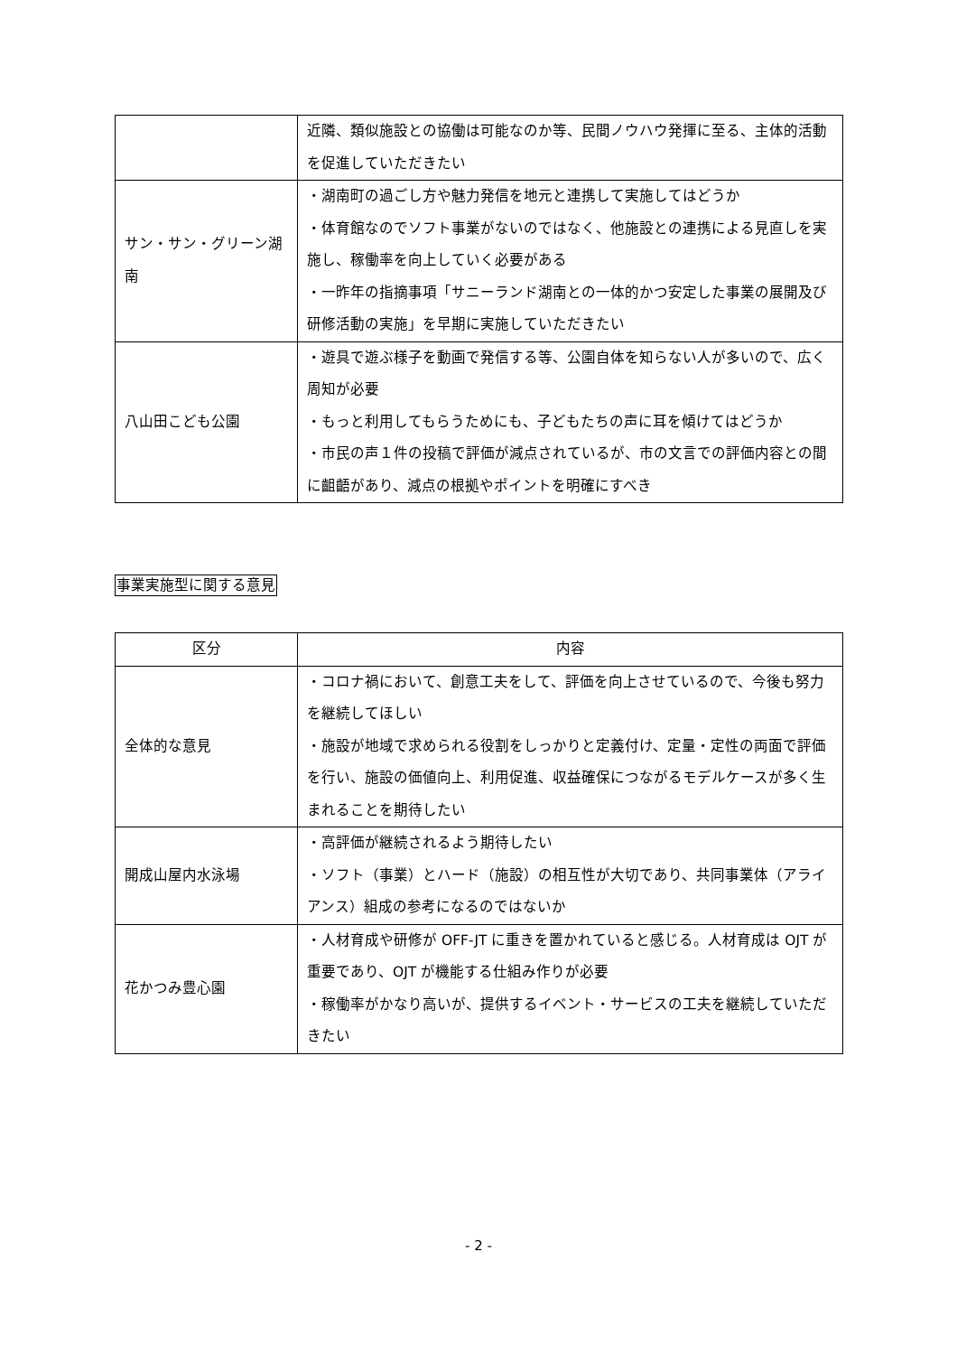| | 近隣、類似施設との協働は可能なのか等、民間ノウハウ発揮に至る、主体的活動を促進していただきたい |
| サン・サン・グリーン湖南 | ・湖南町の過ごし方や魅力発信を地元と連携して実施してはどうか ・体育館なのでソフト事業がないのではなく、他施設との連携による見直しを実施し、稼働率を向上していく必要がある ・一昨年の指摘事項「サニーランド湖南との一体的かつ安定した事業の展開及び研修活動の実施」を早期に実施していただきたい |
| 八山田こども公園 | ・遊具で遊ぶ様子を動画で発信する等、公園自体を知らない人が多いので、広く周知が必要 ・もっと利用してもらうためにも、子どもたちの声に耳を傾けてはどうか ・市民の声１件の投稿で評価が減点されているが、市の文言での評価内容との間に齟齬があり、減点の根拠やポイントを明確にすべき |
事業実施型に関する意見
| 区分 | 内容 |
| --- | --- |
| 全体的な意見 | ・コロナ禍において、創意工夫をして、評価を向上させているので、今後も努力を継続してほしい ・施設が地域で求められる役割をしっかりと定義付け、定量・定性の両面で評価を行い、施設の価値向上、利用促進、収益確保につながるモデルケースが多く生まれることを期待したい |
| 開成山屋内水泳場 | ・高評価が継続されるよう期待したい ・ソフト（事業）とハード（施設）の相互性が大切であり、共同事業体（アライアンス）組成の参考になるのではないか |
| 花かつみ豊心園 | ・人材育成や研修が OFF-JT に重きを置かれていると感じる。人材育成は OJT が重要であり、OJT が機能する仕組み作りが必要 ・稼働率がかなり高いが、提供するイベント・サービスの工夫を継続していただきたい |
- 2 -